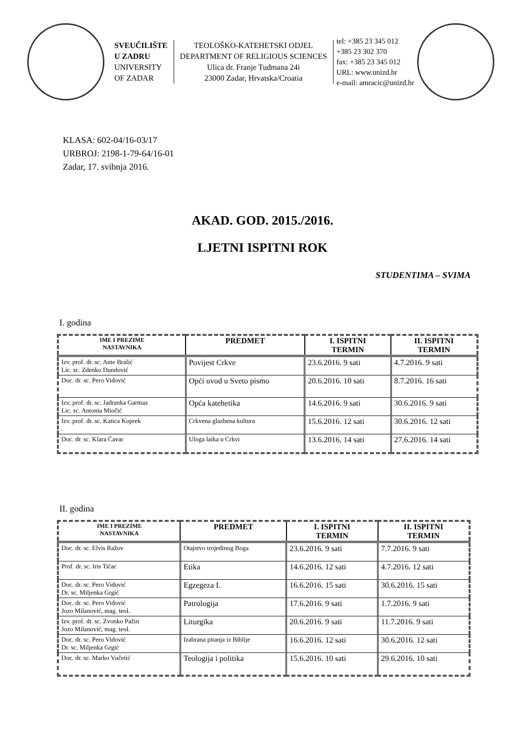SVEUČILIŠTE
U ZADRU
UNIVERSITY
OF ZADAR
TEOLOŠKO-KATEHETSKI ODJEL
DEPARTMENT OF RELIGIOUS SCIENCES
Ulica dr. Franje Tuđmana 24i
23000 Zadar, Hrvatska/Croatia
tel: +385 23 345 012
+385 23 302 370
fax: +385 23 345 012
URL: www.unizd.hr
e-mail: amracic@unizd.hr
KLASA: 602-04/16-03/17
URBROJ: 2198-1-79-64/16-01
Zadar, 17. svibnja 2016.
AKAD. GOD. 2015./2016.
LJETNI ISPITNI ROK
STUDENTIMA – SVIMA
I. godina
| IME I PREZIME NASTAVNIKA | PREDMET | I. ISPITNI TERMIN | II. ISPITNI TERMIN |
| --- | --- | --- | --- |
| Izv. prof. dr. sc. Ante Bralić Lic. sc. Zdenko Dundović | Povijest Crkve | 23.6.2016. 9 sati | 4.7.2016. 9 sati |
| Doc. dr. sc. Pero Vidović | Opći uvod u Sveto pismo | 20.6.2016. 10 sati | 8.7.2016. 16 sati |
| Izv. prof. dr. sc. Jadranka Garmaz Lic. sc. Antonia Miočić | Opća katehetika | 14.6.2016. 9 sati | 30.6.2016. 9 sati |
| Izv. prof. dr. sc. Katica Koprek . | Crkvena glazbena kultura | 15.6.2016. 12 sati | 30.6.2016. 12 sati |
| Doc. dr. sc. Klara Ćavar | Uloga laika u Crkvi | 13.6.2016. 14 sati | 27.6.2016. 14 sati |
II. godina
| IME I PREZIME NASTAVNIKA | PREDMET | I. ISPITNI TERMIN | II. ISPITNI TERMIN |
| --- | --- | --- | --- |
| Doc. dr. sc. Elvis Ražov | Otajstvo trojedinog Boga | 23.6.2016. 9 sati | 7.7.2016. 9 sati |
| Prof. dr. sc. Iris Tićac | Etika | 14.6.2016. 12 sati | 4.7.2016. 12 sati |
| Doc. dr. sc. Pero Vidović Dr. sc. Miljenka Grgić | Egzegeza I. | 16.6.2016. 15 sati | 30.6.2016. 15 sati |
| Doc. dr. sc. Pero Vidović Jozo Milanović, mag. teol. | Patrologija | 17.6.2016. 9 sati | 1.7.2016. 9 sati |
| Izv. prof. dr. sc. Zvonko Pažin Jozo Milanović, mag. teol. | Liturgika | 20.6.2016. 9 sati | 11.7.2016. 9 sati |
| Doc. dr. sc. Pero Vidović Dr. sc. Miljenka Grgić | Izabrana pitanja iz Biblije | 16.6.2016. 12 sati | 30.6.2016. 12 sati |
| Doc. dr. sc. Marko Vučetić | Teologija i politika | 15.6.2016. 10 sati | 29.6.2016. 10 sati |